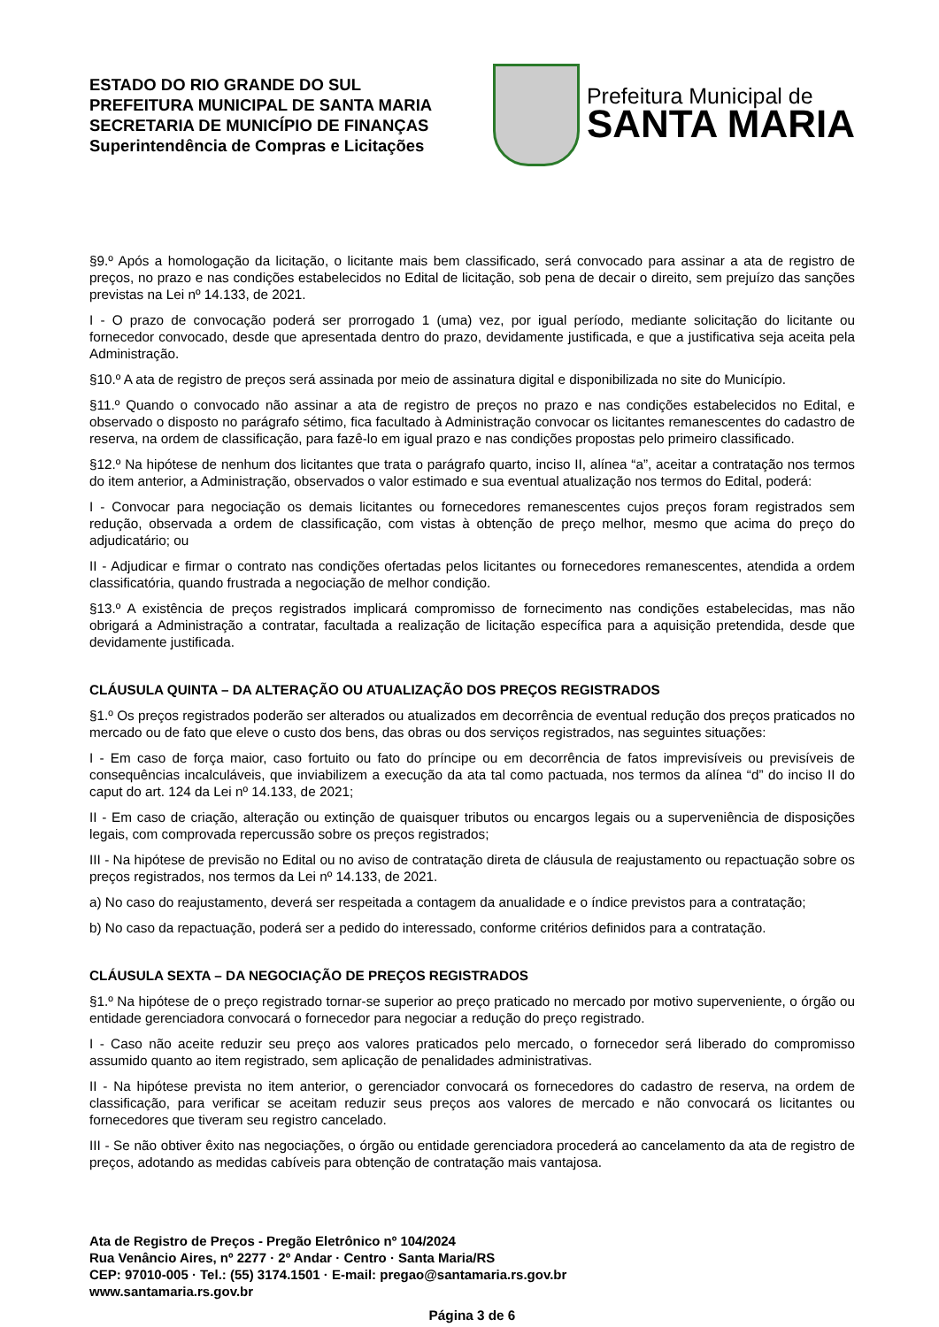ESTADO DO RIO GRANDE DO SUL
PREFEITURA MUNICIPAL DE SANTA MARIA
SECRETARIA DE MUNICÍPIO DE FINANÇAS
Superintendência de Compras e Licitações
Prefeitura Municipal de
SANTA MARIA
§9.º Após a homologação da licitação, o licitante mais bem classificado, será convocado para assinar a ata de registro de preços, no prazo e nas condições estabelecidos no Edital de licitação, sob pena de decair o direito, sem prejuízo das sanções previstas na Lei nº 14.133, de 2021.
I - O prazo de convocação poderá ser prorrogado 1 (uma) vez, por igual período, mediante solicitação do licitante ou fornecedor convocado, desde que apresentada dentro do prazo, devidamente justificada, e que a justificativa seja aceita pela Administração.
§10.º A ata de registro de preços será assinada por meio de assinatura digital e disponibilizada no site do Município.
§11.º Quando o convocado não assinar a ata de registro de preços no prazo e nas condições estabelecidos no Edital, e observado o disposto no parágrafo sétimo, fica facultado à Administração convocar os licitantes remanescentes do cadastro de reserva, na ordem de classificação, para fazê-lo em igual prazo e nas condições propostas pelo primeiro classificado.
§12.º Na hipótese de nenhum dos licitantes que trata o parágrafo quarto, inciso II, alínea “a”, aceitar a contratação nos termos do item anterior, a Administração, observados o valor estimado e sua eventual atualização nos termos do Edital, poderá:
I - Convocar para negociação os demais licitantes ou fornecedores remanescentes cujos preços foram registrados sem redução, observada a ordem de classificação, com vistas à obtenção de preço melhor, mesmo que acima do preço do adjudicatário; ou
II - Adjudicar e firmar o contrato nas condições ofertadas pelos licitantes ou fornecedores remanescentes, atendida a ordem classificatória, quando frustrada a negociação de melhor condição.
§13.º A existência de preços registrados implicará compromisso de fornecimento nas condições estabelecidas, mas não obrigará a Administração a contratar, facultada a realização de licitação específica para a aquisição pretendida, desde que devidamente justificada.
CLÁUSULA QUINTA – DA ALTERAÇÃO OU ATUALIZAÇÃO DOS PREÇOS REGISTRADOS
§1.º Os preços registrados poderão ser alterados ou atualizados em decorrência de eventual redução dos preços praticados no mercado ou de fato que eleve o custo dos bens, das obras ou dos serviços registrados, nas seguintes situações:
I - Em caso de força maior, caso fortuito ou fato do príncipe ou em decorrência de fatos imprevisíveis ou previsíveis de consequências incalculáveis, que inviabilizem a execução da ata tal como pactuada, nos termos da alínea “d” do inciso II do caput do art. 124 da Lei nº 14.133, de 2021;
II - Em caso de criação, alteração ou extinção de quaisquer tributos ou encargos legais ou a superveniência de disposições legais, com comprovada repercussão sobre os preços registrados;
III - Na hipótese de previsão no Edital ou no aviso de contratação direta de cláusula de reajustamento ou repactuação sobre os preços registrados, nos termos da Lei nº 14.133, de 2021.
a) No caso do reajustamento, deverá ser respeitada a contagem da anualidade e o índice previstos para a contratação;
b) No caso da repactuação, poderá ser a pedido do interessado, conforme critérios definidos para a contratação.
CLÁUSULA SEXTA – DA NEGOCIAÇÃO DE PREÇOS REGISTRADOS
§1.º Na hipótese de o preço registrado tornar-se superior ao preço praticado no mercado por motivo superveniente, o órgão ou entidade gerenciadora convocará o fornecedor para negociar a redução do preço registrado.
I - Caso não aceite reduzir seu preço aos valores praticados pelo mercado, o fornecedor será liberado do compromisso assumido quanto ao item registrado, sem aplicação de penalidades administrativas.
II - Na hipótese prevista no item anterior, o gerenciador convocará os fornecedores do cadastro de reserva, na ordem de classificação, para verificar se aceitam reduzir seus preços aos valores de mercado e não convocará os licitantes ou fornecedores que tiveram seu registro cancelado.
III - Se não obtiver êxito nas negociações, o órgão ou entidade gerenciadora procederá ao cancelamento da ata de registro de preços, adotando as medidas cabíveis para obtenção de contratação mais vantajosa.
Ata de Registro de Preços - Pregão Eletrônico nº 104/2024
Rua Venâncio Aires, nº 2277 · 2º Andar · Centro · Santa Maria/RS
CEP: 97010-005 · Tel.: (55) 3174.1501 · E-mail: pregao@santamaria.rs.gov.br
www.santamaria.rs.gov.br
Página 3 de 6